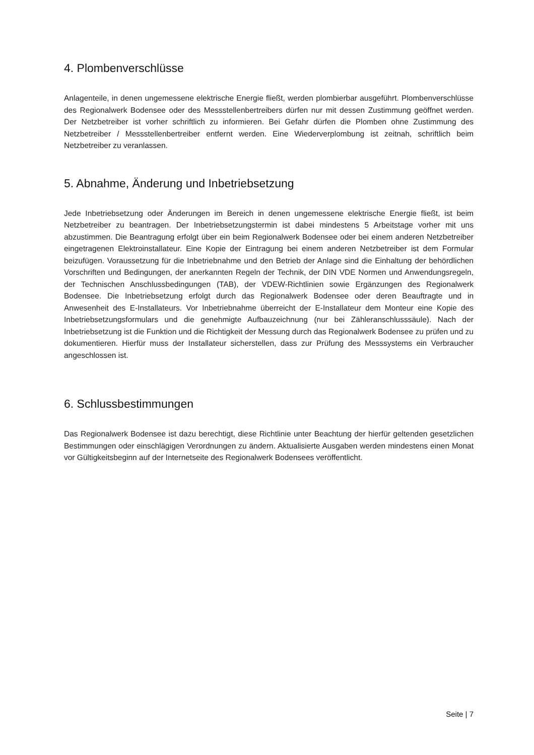4. Plombenverschlüsse
Anlagenteile, in denen ungemessene elektrische Energie fließt, werden plombierbar ausgeführt. Plombenverschlüsse des Regionalwerk Bodensee oder des Messstellenbertreibers dürfen nur mit dessen Zustimmung geöffnet werden. Der Netzbetreiber ist vorher schriftlich zu informieren. Bei Gefahr dürfen die Plomben ohne Zustimmung des Netzbetreiber / Messstellenbertreiber entfernt werden. Eine Wiederverplombung ist zeitnah, schriftlich beim Netzbetreiber zu veranlassen.
5. Abnahme, Änderung und Inbetriebsetzung
Jede Inbetriebsetzung oder Änderungen im Bereich in denen ungemessene elektrische Energie fließt, ist beim Netzbetreiber zu beantragen. Der Inbetriebsetzungstermin ist dabei mindestens 5 Arbeitstage vorher mit uns abzustimmen. Die Beantragung erfolgt über ein beim Regionalwerk Bodensee oder bei einem anderen Netzbetreiber eingetragenen Elektroinstallateur. Eine Kopie der Eintragung bei einem anderen Netzbetreiber ist dem Formular beizufügen. Voraussetzung für die Inbetriebnahme und den Betrieb der Anlage sind die Einhaltung der behördlichen Vorschriften und Bedingungen, der anerkannten Regeln der Technik, der DIN VDE Normen und Anwendungsregeln, der Technischen Anschlussbedingungen (TAB), der VDEW-Richtlinien sowie Ergänzungen des Regionalwerk Bodensee. Die Inbetriebsetzung erfolgt durch das Regionalwerk Bodensee oder deren Beauftragte und in Anwesenheit des E-Installateurs. Vor Inbetriebnahme überreicht der E-Installateur dem Monteur eine Kopie des Inbetriebsetzungsformulars und die genehmigte Aufbauzeichnung (nur bei Zähleranschlusssäule). Nach der Inbetriebsetzung ist die Funktion und die Richtigkeit der Messung durch das Regionalwerk Bodensee zu prüfen und zu dokumentieren. Hierfür muss der Installateur sicherstellen, dass zur Prüfung des Messsystems ein Verbraucher angeschlossen ist.
6. Schlussbestimmungen
Das Regionalwerk Bodensee ist dazu berechtigt, diese Richtlinie unter Beachtung der hierfür geltenden gesetzlichen Bestimmungen oder einschlägigen Verordnungen zu ändern. Aktualisierte Ausgaben werden mindestens einen Monat vor Gültigkeitsbeginn auf der Internetseite des Regionalwerk Bodensees veröffentlicht.
Seite | 7